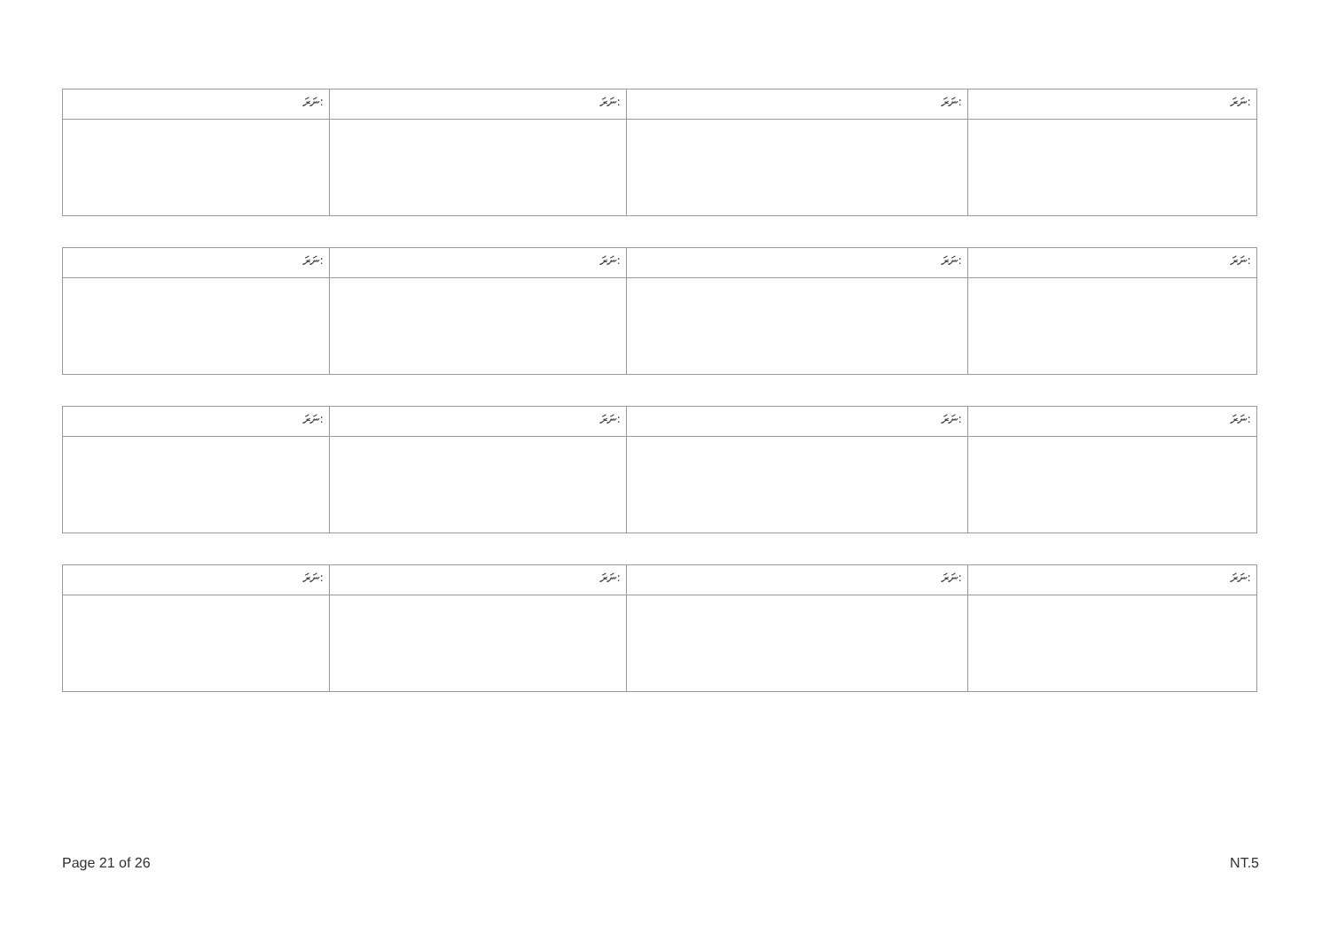| ނަރަ: | ނަރަ: | ނަރަ: | ނަރަ: |
| --- | --- | --- | --- |
| ނަރަ: | ނަރަ: | ނަރަ: | ނަރަ: |
| --- | --- | --- | --- |
| ނަރަ: | ނަރަ: | ނަރަ: | ނަރަ: |
| --- | --- | --- | --- |
| ނަރަ: | ނަރަ: | ނަރަ: | ނަރަ: |
| --- | --- | --- | --- |
Page 21 of 26 NT.5